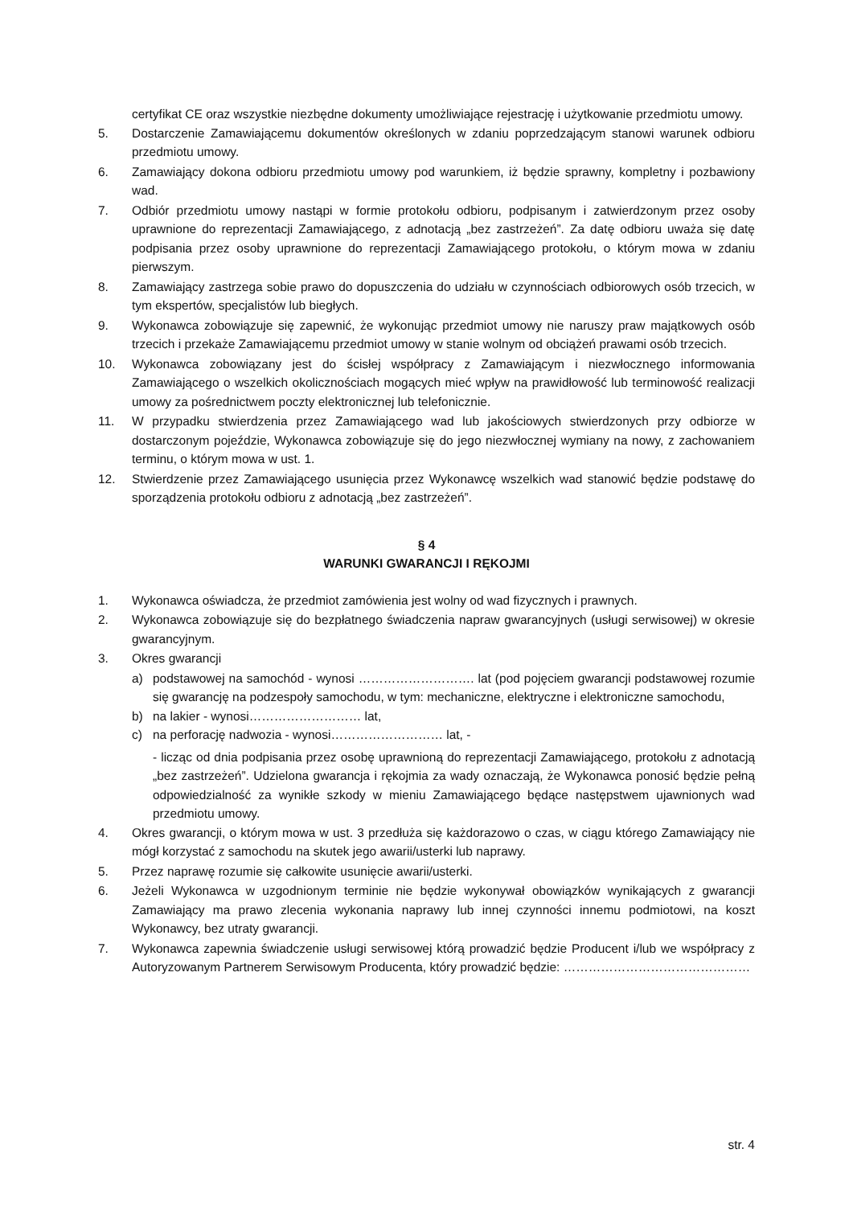certyfikat CE oraz wszystkie niezbędne dokumenty umożliwiające rejestrację i użytkowanie przedmiotu umowy.
5. Dostarczenie Zamawiającemu dokumentów określonych w zdaniu poprzedzającym stanowi warunek odbioru przedmiotu umowy.
6. Zamawiający dokona odbioru przedmiotu umowy pod warunkiem, iż będzie sprawny, kompletny i pozbawiony wad.
7. Odbiór przedmiotu umowy nastąpi w formie protokołu odbioru, podpisanym i zatwierdzonym przez osoby uprawnione do reprezentacji Zamawiającego, z adnotacją „bez zastrzeżeń”. Za datę odbioru uważa się datę podpisania przez osoby uprawnione do reprezentacji Zamawiającego protokołu, o którym mowa w zdaniu pierwszym.
8. Zamawiający zastrzega sobie prawo do dopuszczenia do udziału w czynnościach odbiorowych osób trzecich, w tym ekspertów, specjalistów lub biegłych.
9. Wykonawca zobowiązuje się zapewnić, że wykonując przedmiot umowy nie naruszy praw majątkowych osób trzecich i przekaże Zamawiającemu przedmiot umowy w stanie wolnym od obciążeń prawami osób trzecich.
10. Wykonawca zobowiązany jest do ścisłej współpracy z Zamawiającym i niezwłocznego informowania Zamawiającego o wszelkich okolicznościach mogących mieć wpływ na prawidłowość lub terminowość realizacji umowy za pośrednictwem poczty elektronicznej lub telefonicznie.
11. W przypadku stwierdzenia przez Zamawiającego wad lub jakościowych stwierdzonych przy odbiorze w dostarczonym pojeździe, Wykonawca zobowiązuje się do jego niezwłocznej wymiany na nowy, z zachowaniem terminu, o którym mowa w ust. 1.
12. Stwierdzenie przez Zamawiającego usunięcia przez Wykonawcę wszelkich wad stanowić będzie podstawę do sporządzenia protokołu odbioru z adnotacją „bez zastrzeżeń”.
§ 4
WARUNKI GWARANCJI I RĘKOJMI
1. Wykonawca oświadcza, że przedmiot zamówienia jest wolny od wad fizycznych i prawnych.
2. Wykonawca zobowiązuje się do bezpłatnego świadczenia napraw gwarancyjnych (usługi serwisowej) w okresie gwarancyjnym.
3. Okres gwarancji
a) podstawowej na samochód - wynosi ………………………. lat (pod pojęciem gwarancji podstawowej rozumie się gwarancję na podzespoły samochodu, w tym: mechaniczne, elektryczne i elektroniczne samochodu,
b) na lakier - wynosi……………………… lat,
c) na perforację nadwozia - wynosi……………………… lat, -
- licząc od dnia podpisania przez osobę uprawnioną do reprezentacji Zamawiającego, protokołu z adnotacją „bez zastrzeżeń”. Udzielona gwarancja i rękojmia za wady oznaczają, że Wykonawca ponosić będzie pełną odpowiedzialność za wynikłe szkody w mieniu Zamawiającego będące następstwem ujawnionych wad przedmiotu umowy.
4. Okres gwarancji, o którym mowa w ust. 3 przedłuża się każdorazowo o czas, w ciągu którego Zamawiający nie mógł korzystać z samochodu na skutek jego awarii/usterki lub naprawy.
5. Przez naprawę rozumie się całkowite usunięcie awarii/usterki.
6. Jeżeli Wykonawca w uzgodnionym terminie nie będzie wykonywał obowiązków wynikających z gwarancji Zamawiający ma prawo zlecenia wykonania naprawy lub innej czynności innemu podmiotowi, na koszt Wykonawcy, bez utraty gwarancji.
7. Wykonawca zapewnia świadczenie usługi serwisowej którą prowadzić będzie Producent i/lub we współpracy z Autoryzowanym Partnerem Serwisowym Producenta, który prowadzić będzie: ………………………………………
str. 4